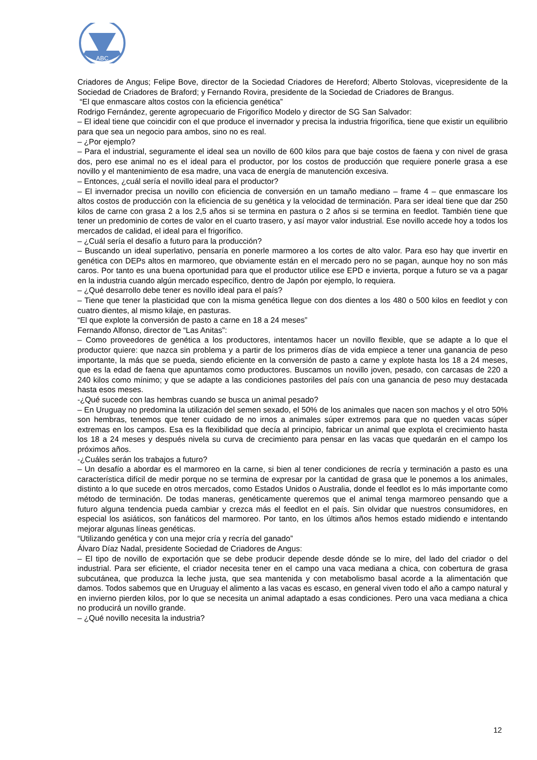ABC
Criadores de Angus; Felipe Bove, director de la Sociedad Criadores de Hereford; Alberto Stolovas, vicepresidente de la Sociedad de Criadores de Braford; y Fernando Rovira, presidente de la Sociedad de Criadores de Brangus.
“El que enmascare altos costos con la eficiencia genética”
Rodrigo Fernández, gerente agropecuario de Frigorífico Modelo y director de SG San Salvador:
– El ideal tiene que coincidir con el que produce el invernador y precisa la industria frigorífica, tiene que existir un equilibrio para que sea un negocio para ambos, sino no es real.
– ¿Por ejemplo?
– Para el industrial, seguramente el ideal sea un novillo de 600 kilos para que baje costos de faena y con nivel de grasa dos, pero ese animal no es el ideal para el productor, por los costos de producción que requiere ponerle grasa a ese novillo y el mantenimiento de esa madre, una vaca de energía de manutención excesiva.
– Entonces, ¿cuál sería el novillo ideal para el productor?
– El invernador precisa un novillo con eficiencia de conversión en un tamaño mediano – frame 4 – que enmascare los altos costos de producción con la eficiencia de su genética y la velocidad de terminación. Para ser ideal tiene que dar 250 kilos de carne con grasa 2 a los 2,5 años si se termina en pastura o 2 años si se termina en feedlot. También tiene que tener un predominio de cortes de valor en el cuarto trasero, y así mayor valor industrial. Ese novillo accede hoy a todos los mercados de calidad, el ideal para el frigorífico.
– ¿Cuál sería el desafío a futuro para la producción?
– Buscando un ideal superlativo, pensaría en ponerle marmoreo a los cortes de alto valor. Para eso hay que invertir en genética con DEPs altos en marmoreo, que obviamente están en el mercado pero no se pagan, aunque hoy no son más caros. Por tanto es una buena oportunidad para que el productor utilice ese EPD e invierta, porque a futuro se va a pagar en la industria cuando algún mercado específico, dentro de Japón por ejemplo, lo requiera.
– ¿Qué desarrollo debe tener es novillo ideal para el país?
– Tiene que tener la plasticidad que con la misma genética llegue con dos dientes a los 480 o 500 kilos en feedlot y con cuatro dientes, al mismo kilaje, en pasturas.
“El que explote la conversión de pasto a carne en 18 a 24 meses”
Fernando Alfonso, director de “Las Anitas”:
– Como proveedores de genética a los productores, intentamos hacer un novillo flexible, que se adapte a lo que el productor quiere: que nazca sin problema y a partir de los primeros días de vida empiece a tener una ganancia de peso importante, la más que se pueda, siendo eficiente en la conversión de pasto a carne y explote hasta los 18 a 24 meses, que es la edad de faena que apuntamos como productores. Buscamos un novillo joven, pesado, con carcasas de 220 a 240 kilos como mínimo; y que se adapte a las condiciones pastoriles del país con una ganancia de peso muy destacada hasta esos meses.
-¿Qué sucede con las hembras cuando se busca un animal pesado?
– En Uruguay no predomina la utilización del semen sexado, el 50% de los animales que nacen son machos y el otro 50% son hembras, tenemos que tener cuidado de no irnos a animales súper extremos para que no queden vacas súper extremas en los campos. Esa es la flexibilidad que decía al principio, fabricar un animal que explota el crecimiento hasta los 18 a 24 meses y después nivela su curva de crecimiento para pensar en las vacas que quedarán en el campo los próximos años.
-¿Cuáles serán los trabajos a futuro?
– Un desafío a abordar es el marmoreo en la carne, si bien al tener condiciones de recría y terminación a pasto es una característica difícil de medir porque no se termina de expresar por la cantidad de grasa que le ponemos a los animales, distinto a lo que sucede en otros mercados, como Estados Unidos o Australia, donde el feedlot es lo más importante como método de terminación. De todas maneras, genéticamente queremos que el animal tenga marmoreo pensando que a futuro alguna tendencia pueda cambiar y crezca más el feedlot en el país. Sin olvidar que nuestros consumidores, en especial los asiáticos, son fanáticos del marmoreo. Por tanto, en los últimos años hemos estado midiendo e intentando mejorar algunas líneas genéticas.
“Utilizando genética y con una mejor cría y recría del ganado”
Álvaro Díaz Nadal, presidente Sociedad de Criadores de Angus:
– El tipo de novillo de exportación que se debe producir depende desde dónde se lo mire, del lado del criador o del industrial. Para ser eficiente, el criador necesita tener en el campo una vaca mediana a chica, con cobertura de grasa subcutánea, que produzca la leche justa, que sea mantenida y con metabolismo basal acorde a la alimentación que damos. Todos sabemos que en Uruguay el alimento a las vacas es escaso, en general viven todo el año a campo natural y en invierno pierden kilos, por lo que se necesita un animal adaptado a esas condiciones. Pero una vaca mediana a chica no producirá un novillo grande.
– ¿Qué novillo necesita la industria?
12